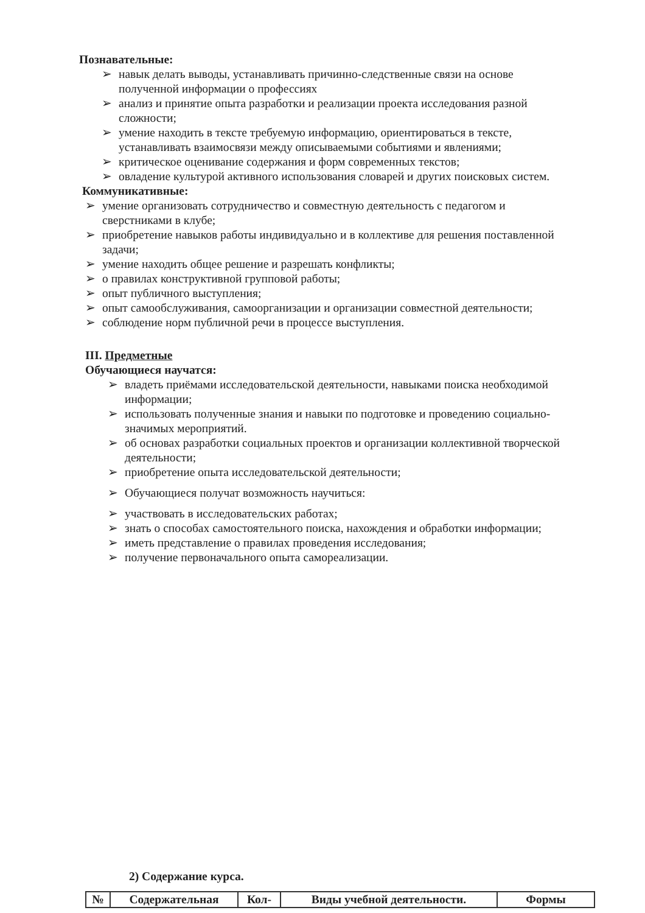Познавательные:
➢ навык делать выводы, устанавливать причинно-следственные связи на основе полученной информации о профессиях
➢ анализ и принятие опыта разработки и реализации проекта исследования разной сложности;
➢ умение находить в тексте требуемую информацию, ориентироваться в тексте, устанавливать взаимосвязи между описываемыми событиями и явлениями;
➢ критическое оценивание содержания и форм современных текстов;
➢ овладение культурой активного использования словарей и других поисковых систем.
Коммуникативные:
➢ умение организовать сотрудничество и совместную деятельность с педагогом и сверстниками в клубе;
➢ приобретение навыков работы индивидуально и в коллективе для решения поставленной задачи;
➢ умение находить общее решение и разрешать конфликты;
➢ о правилах конструктивной групповой работы;
➢ опыт публичного выступления;
➢ опыт самообслуживания, самоорганизации и организации совместной деятельности;
➢ соблюдение норм публичной речи в процессе выступления.
III. Предметные
Обучающиеся научатся:
➢ владеть приёмами исследовательской деятельности, навыками поиска необходимой информации;
➢ использовать полученные знания и навыки по подготовке и проведению социально- значимых мероприятий.
➢ об основах разработки социальных проектов и организации коллективной творческой деятельности;
➢ приобретение опыта исследовательской деятельности;
➢ Обучающиеся получат возможность научиться:
➢ участвовать в исследовательских работах;
➢ знать о способах самостоятельного поиска, нахождения и обработки информации;
➢ иметь представление о правилах проведения исследования;
➢ получение первоначального опыта самореализации.
2) Содержание курса.
| № | Содержательная | Кол- | Виды учебной деятельности. | Формы |